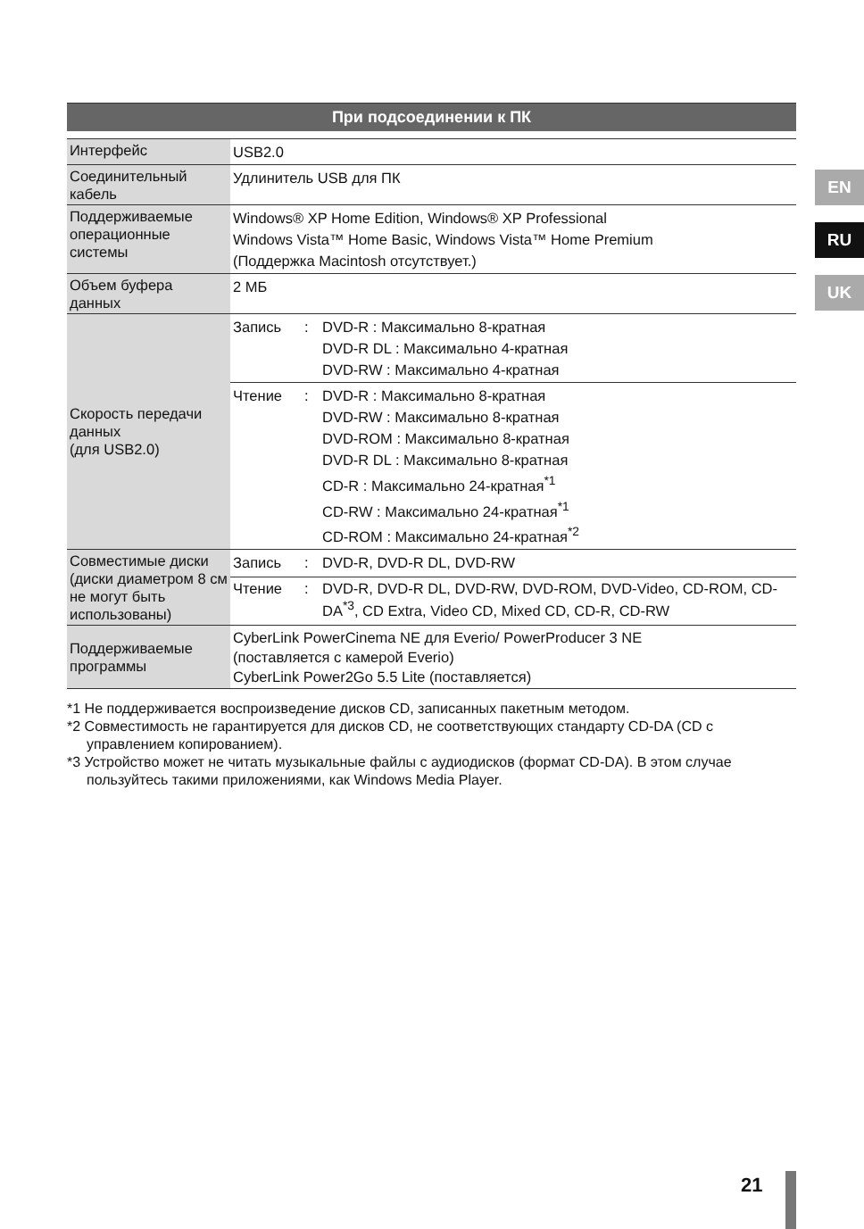EN
RU
UK
При подсоединении к ПК
| Интерфейс | USB2.0 |
| Соединительный кабель | Удлинитель USB для ПК |
| Поддерживаемые операционные системы | Windows® XP Home Edition, Windows® XP Professional Windows Vista™ Home Basic, Windows Vista™ Home Premium (Поддержка Macintosh отсутствует.) |
| Объем буфера данных | 2 МБ |
| Скорость передачи данных (для USB2.0) | Запись : DVD-R : Максимально 8-кратная DVD-R DL : Максимально 4-кратная DVD-RW : Максимально 4-кратная |
| | Чтение : DVD-R : Максимально 8-кратная DVD-RW : Максимально 8-кратная DVD-ROM : Максимально 8-кратная DVD-R DL : Максимально 8-кратная CD-R : Максимально 24-кратная<sup>*1</sup> CD-RW : Максимально 24-кратная<sup>*1</sup> CD-ROM : Максимально 24-кратная<sup>*2</sup> |
| Совместимые диски (диски диаметром 8 см не могут быть использованы) | Запись : DVD-R, DVD-R DL, DVD-RW |
| | Чтение : DVD-R, DVD-R DL, DVD-RW, DVD-ROM, DVD-Video, CD-ROM, CD-DA<sup>*3</sup>, CD Extra, Video CD, Mixed CD, CD-R, CD-RW |
| Поддерживаемые программы | CyberLink PowerCinema NE для Everio/ PowerProducer 3 NE (поставляется с камерой Everio) CyberLink Power2Go 5.5 Lite (поставляется) |
*1 Не поддерживается воспроизведение дисков CD, записанных пакетным методом.
*2 Совместимость не гарантируется для дисков CD, не соответствующих стандарту CD-DA (CD с управлением копированием).
*3 Устройство может не читать музыкальные файлы с аудиодисков (формат CD-DA). В этом случае пользуйтесь такими приложениями, как Windows Media Player.
21